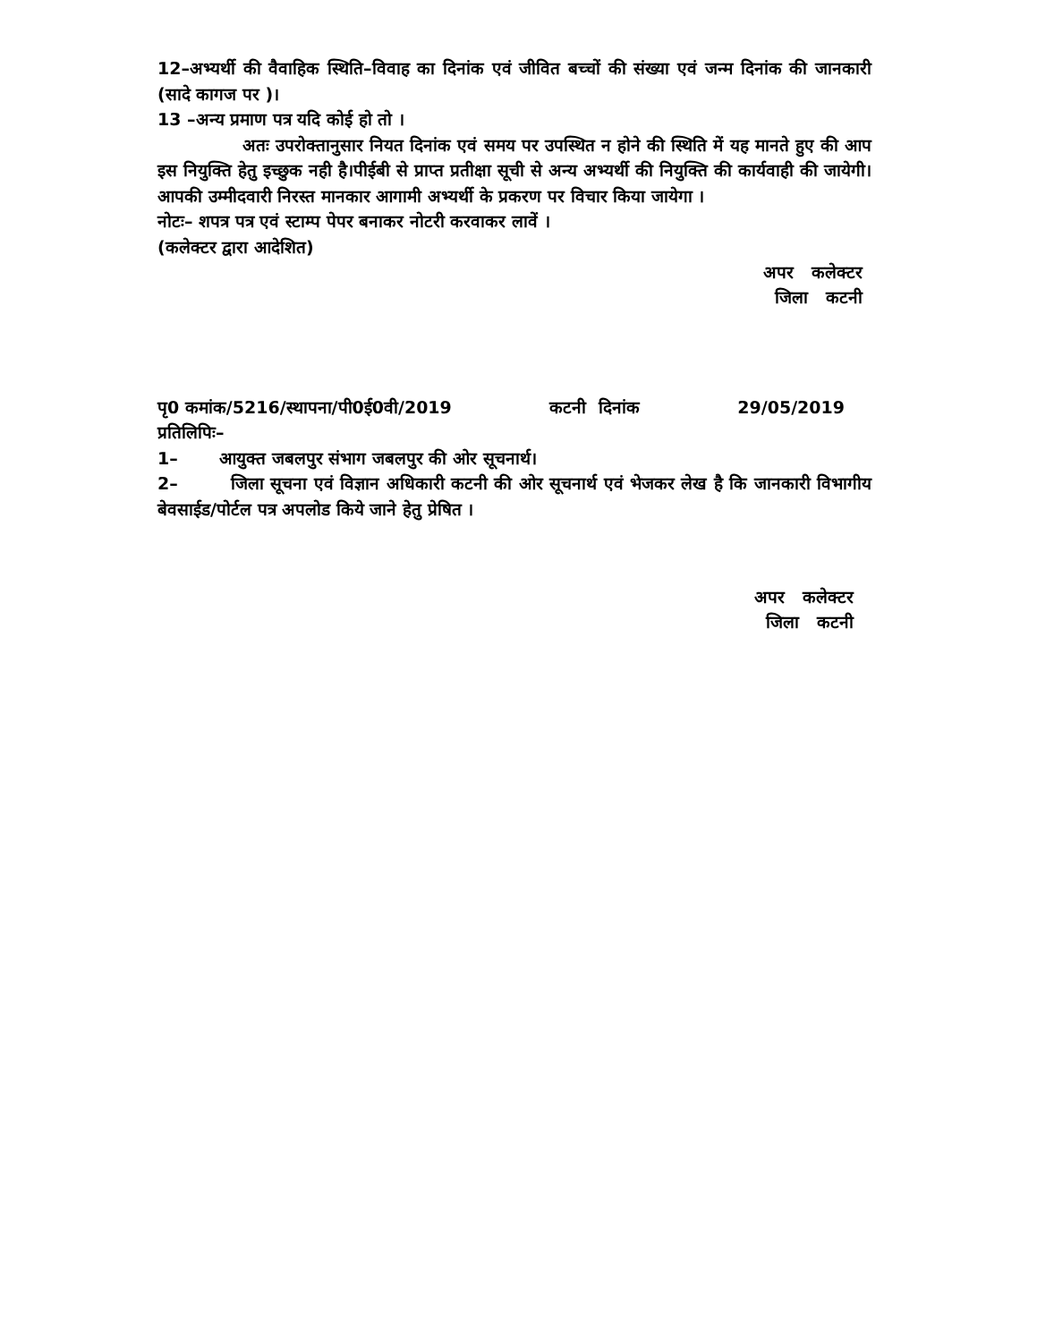12–अभ्यर्थी की वैवाहिक स्थिति–विवाह का दिनांक एवं जीवित बच्चों की संख्या एवं जन्म दिनांक की जानकारी (सादे कागज पर )।
13 –अन्य प्रमाण पत्र यदि कोई हो तो ।
अतः उपरोक्तानुसार नियत दिनांक एवं समय पर उपस्थित न होने की स्थिति में यह मानते हुए की आप इस नियुक्ति हेतु इच्छुक नही है।पीईबी से प्राप्त प्रतीक्षा सूची से अन्य अभ्यर्थी की नियुक्ति की कार्यवाही की जायेगी।आपकी उम्मीदवारी निरस्त मानकार आगामी अभ्यर्थी के प्रकरण पर विचार किया जायेगा ।
नोटः– शपत्र पत्र एवं स्टाम्प पेपर बनाकर नोटरी करवाकर लावें ।
(कलेक्टर द्वारा आदेशित)
अपर कलेक्टर
जिला कटनी
पृ0 कमांक/5216/स्थापना/पी0ई0वी/2019 कटनी दिनांक 29/05/2019
प्रतिलिपिः–
1– आयुक्त जबलपुर संभाग जबलपुर की ओर सूचनार्थ।
2– जिला सूचना एवं विज्ञान अधिकारी कटनी की ओर सूचनार्थ एवं भेजकर लेख है कि जानकारी विभागीय बेवसाईड/पोर्टल पत्र अपलोड किये जाने हेतु प्रेषित ।
अपर कलेक्टर
जिला कटनी